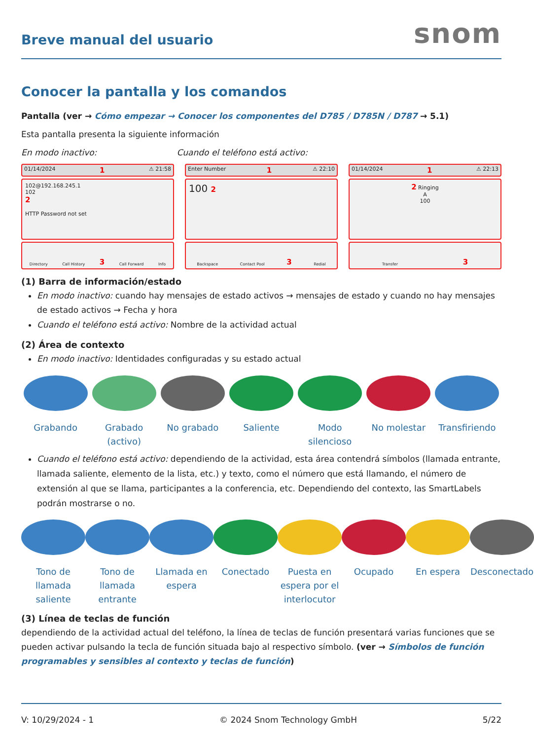Breve manual del usuario
snom
Conocer la pantalla y los comandos
Pantalla (ver → Cómo empezar → Conocer los componentes del D785 / D785N / D787 → 5.1)
Esta pantalla presenta la siguiente información
En modo inactivo: Cuando el teléfono está activo:
01/14/2024 1 ⚠ 21:58
102@192.168.245.1
102
2
HTTP Password not set
Directory Call History 3 Call Forward Info
Enter Number 1 ⚠ 22:10
100 2
Backspace Contact Pool 3 Redial
01/14/2024 1 ⚠ 22:13
2 Ringing
A
100
Transfer 3
(1) Barra de información/estado
En modo inactivo: cuando hay mensajes de estado activos → mensajes de estado y cuando no hay mensajes de estado activos → Fecha y hora
Cuando el teléfono está activo: Nombre de la actividad actual
(2) Área de contexto
En modo inactivo: Identidades configuradas y su estado actual
Grabando Grabado (activo)
No grabado Saliente Modo silencioso
No molestar Transfiriendo
Cuando el teléfono está activo: dependiendo de la actividad, esta área contendrá símbolos (llamada entrante, llamada saliente, elemento de la lista, etc.) y texto, como el número que está llamando, el número de extensión al que se llama, participantes a la conferencia, etc. Dependiendo del contexto, las SmartLabels podrán mostrarse o no.
Tono de llamada saliente
Tono de llamada entrante
Llamada en espera
Conectado Puesta en espera por el interlocutor
Ocupado En espera Desconectado
(3) Línea de teclas de función
dependiendo de la actividad actual del teléfono, la línea de teclas de función presentará varias funciones que se pueden activar pulsando la tecla de función situada bajo al respectivo símbolo. (ver → Símbolos de función programables y sensibles al contexto y teclas de función)
V: 10/29/2024 - 1 © 2024 Snom Technology GmbH 5/22